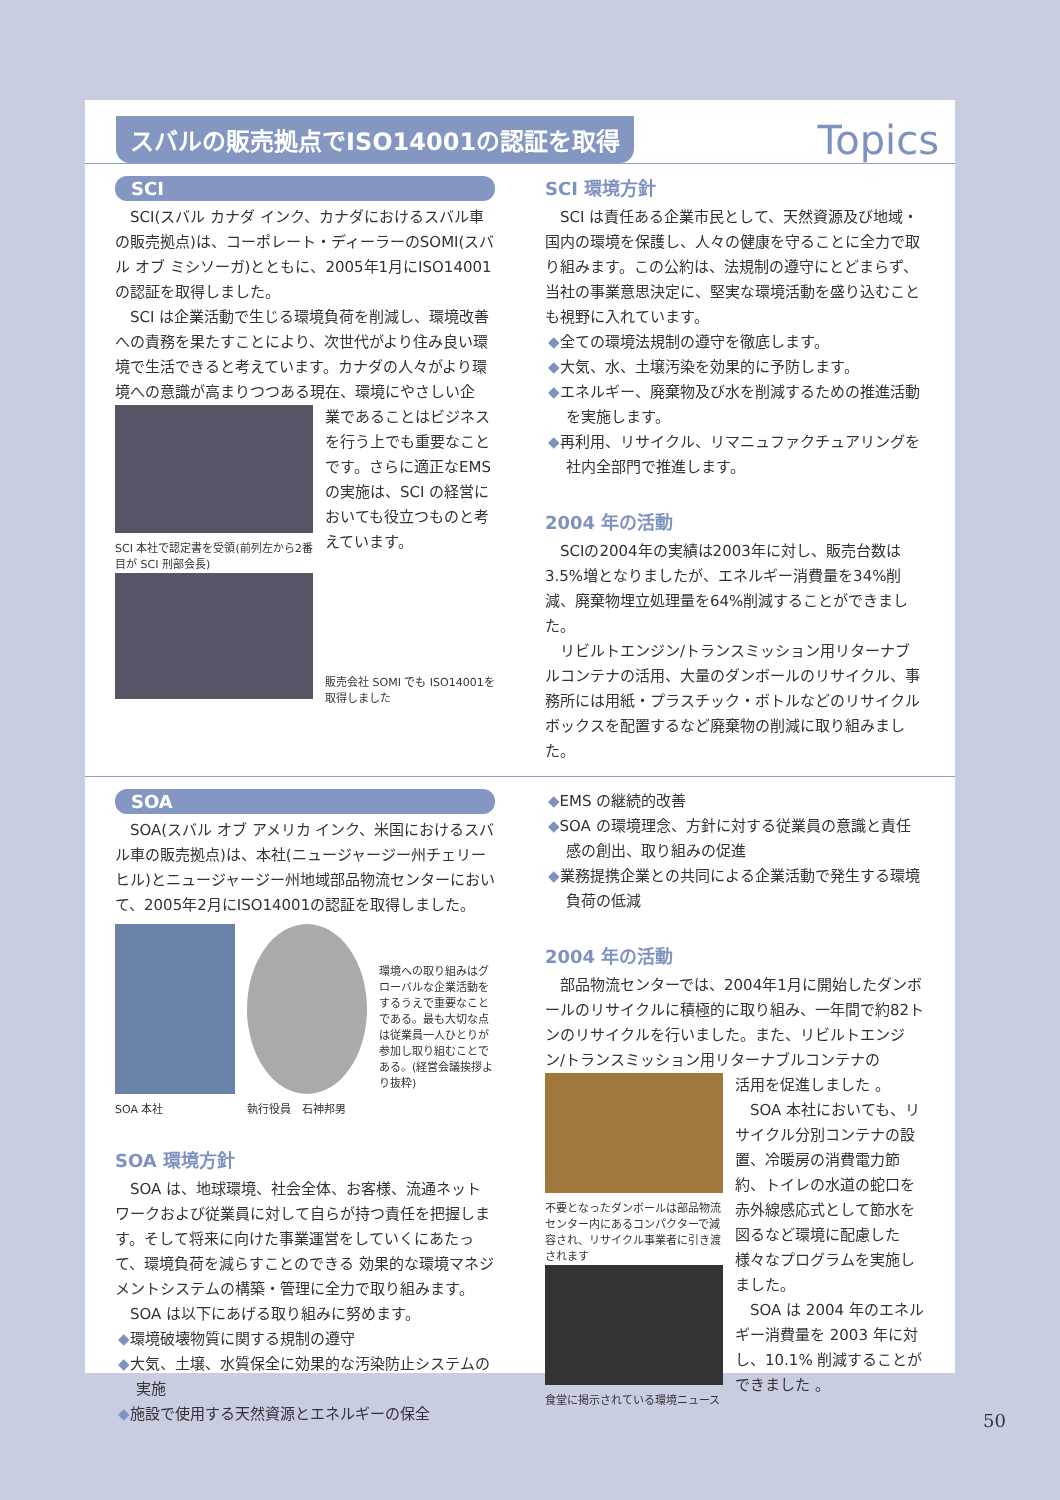スバルの販売拠点でISO14001の認証を取得
Topics
SCI
SCI(スバル カナダ インク、カナダにおけるスバル車の販売拠点)は、コーポレート・ディーラーのSOMI(スバル オブ ミシソーガ)とともに、2005年1月にISO14001 の認証を取得しました。
SCI は企業活動で生じる環境負荷を削減し、環境改善への責務を果たすことにより、次世代がより住み良い環境で生活できると考えています。カナダの人々がより環境への意識が高まりつつある現在、環境にやさしい企
SCI 本社で認定書を受領(前列左から2番目が SCI 刑部会長)
業であることはビジネスを行う上でも重要なことです。さらに適正なEMS の実施は、SCI の経営においても役立つものと考えています。
販売会社 SOMI でも ISO14001を取得しました
SCI 環境方針
SCI は責任ある企業市民として、天然資源及び地域・国内の環境を保護し、人々の健康を守ることに全力で取り組みます。この公約は、法規制の遵守にとどまらず、当社の事業意思決定に、堅実な環境活動を盛り込むことも視野に入れています。
◆全ての環境法規制の遵守を徹底します。
◆大気、水、土壌汚染を効果的に予防します。
◆エネルギー、廃棄物及び水を削減するための推進活動を実施します。
◆再利用、リサイクル、リマニュファクチュアリングを社内全部門で推進します。
2004 年の活動
SCIの2004年の実績は2003年に対し、販売台数は3.5%増となりましたが、エネルギー消費量を34%削減、廃棄物埋立処理量を64%削減することができました。
リビルトエンジン/トランスミッション用リターナブルコンテナの活用、大量のダンボールのリサイクル、事務所には用紙・プラスチック・ボトルなどのリサイクルボックスを配置するなど廃棄物の削減に取り組みました。
SOA
SOA(スバル オブ アメリカ インク、米国におけるスバル車の販売拠点)は、本社(ニュージャージー州チェリーヒル)とニュージャージー州地域部品物流センターにおいて、2005年2月にISO14001の認証を取得しました。
SOA 本社 執行役員　石神邦男
環境への取り組みはグローバルな企業活動をするうえで重要なことである。最も大切な点は従業員一人ひとりが参加し取り組むことである。(経営会議挨拶より抜粋)
SOA 環境方針
SOA は、地球環境、社会全体、お客様、流通ネットワークおよび従業員に対して自らが持つ責任を把握します。そして将来に向けた事業運営をしていくにあたって、環境負荷を減らすことのできる 効果的な環境マネジメントシステムの構築・管理に全力で取り組みます。
SOA は以下にあげる取り組みに努めます。
◆環境破壊物質に関する規制の遵守
◆大気、土壌、水質保全に効果的な汚染防止システムの実施
◆施設で使用する天然資源とエネルギーの保全
◆EMS の継続的改善
◆SOA の環境理念、方針に対する従業員の意識と責任感の創出、取り組みの促進
◆業務提携企業との共同による企業活動で発生する環境負荷の低減
2004 年の活動
部品物流センターでは、2004年1月に開始したダンボールのリサイクルに積極的に取り組み、一年間で約82トンのリサイクルを行いました。また、リビルトエンジン/トランスミッション用リターナブルコンテナの
不要となったダンボールは部品物流センター内にあるコンパクターで減容され、リサイクル事業者に引き渡されます
食堂に掲示されている環境ニュース
活用を促進しました 。
SOA 本社においても、リサイクル分別コンテナの設置、冷暖房の消費電力節約、トイレの水道の蛇口を赤外線感応式として節水を図るなど環境に配慮した様々なプログラムを実施しました。
SOA は 2004 年のエネルギー消費量を 2003 年に対し、10.1% 削減することができました 。
50